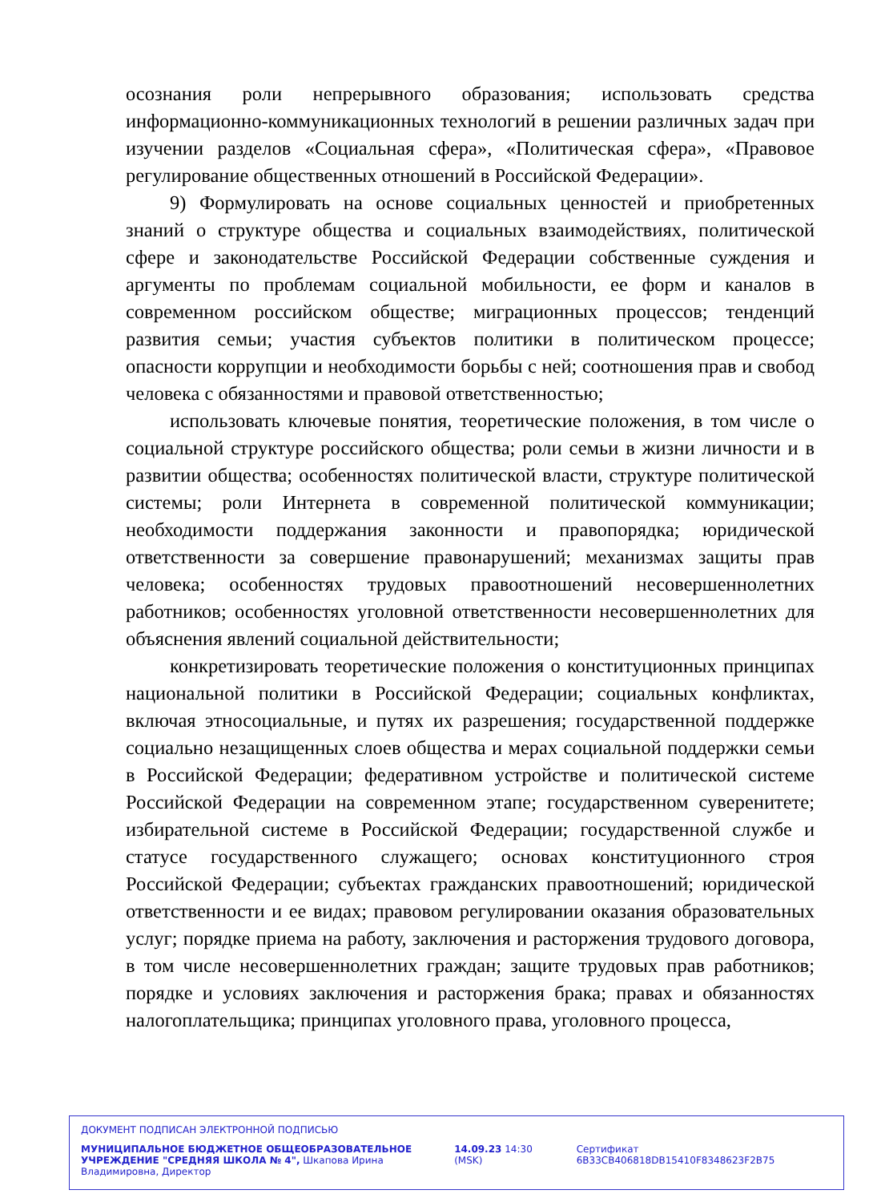осознания роли непрерывного образования; использовать средства информационно-коммуникационных технологий в решении различных задач при изучении разделов «Социальная сфера», «Политическая сфера», «Правовое регулирование общественных отношений в Российской Федерации».
9) Формулировать на основе социальных ценностей и приобретенных знаний о структуре общества и социальных взаимодействиях, политической сфере и законодательстве Российской Федерации собственные суждения и аргументы по проблемам социальной мобильности, ее форм и каналов в современном российском обществе; миграционных процессов; тенденций развития семьи; участия субъектов политики в политическом процессе; опасности коррупции и необходимости борьбы с ней; соотношения прав и свобод человека с обязанностями и правовой ответственностью;
использовать ключевые понятия, теоретические положения, в том числе о социальной структуре российского общества; роли семьи в жизни личности и в развитии общества; особенностях политической власти, структуре политической системы; роли Интернета в современной политической коммуникации; необходимости поддержания законности и правопорядка; юридической ответственности за совершение правонарушений; механизмах защиты прав человека; особенностях трудовых правоотношений несовершеннолетних работников; особенностях уголовной ответственности несовершеннолетних для объяснения явлений социальной действительности;
конкретизировать теоретические положения о конституционных принципах национальной политики в Российской Федерации; социальных конфликтах, включая этносоциальные, и путях их разрешения; государственной поддержке социально незащищенных слоев общества и мерах социальной поддержки семьи в Российской Федерации; федеративном устройстве и политической системе Российской Федерации на современном этапе; государственном суверенитете; избирательной системе в Российской Федерации; государственной службе и статусе государственного служащего; основах конституционного строя Российской Федерации; субъектах гражданских правоотношений; юридической ответственности и ее видах; правовом регулировании оказания образовательных услуг; порядке приема на работу, заключения и расторжения трудового договора, в том числе несовершеннолетних граждан; защите трудовых прав работников; порядке и условиях заключения и расторжения брака; правах и обязанностях налогоплательщика; принципах уголовного права, уголовного процесса,
ДОКУМЕНТ ПОДПИСАН ЭЛЕКТРОННОЙ ПОДПИСЬЮ
МУНИЦИПАЛЬНОЕ БЮДЖЕТНОЕ ОБЩЕОБРАЗОВАТЕЛЬНОЕ УЧРЕЖДЕНИЕ "СРЕДНЯЯ ШКОЛА № 4", Шкапова Ирина Владимировна, Директор
14.09.23 14:30 (MSK) Сертификат 6B33CB406818DB15410F8348623F2B75